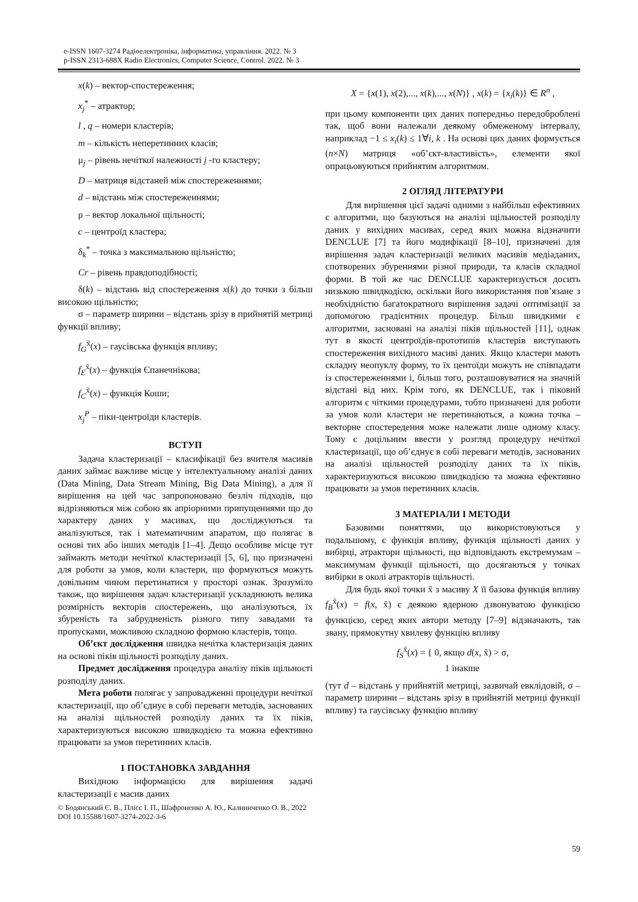e-ISSN 1607-3274 Радіоелектроніка, інформатика, управління. 2022. № 3
p-ISSN 2313-688X Radio Electronics, Computer Science, Control. 2022. № 3
x(k) – вектор-спостереження;
x<sub>j</sub><sup>*</sup> – атрактор;
l , q – номери кластерів;
m – кількість неперетинних класів;
μ<sub>j</sub> – рівень нечіткої належності j -го кластеру;
D – матриця відстаней між спостереженнями;
d – відстань між спостереженнями;
ρ – вектор локальної щільності;
c – центроїд кластера;
δ<sub>k</sub><sup>*</sup> – точка з максимальною щільністю;
Cr – рівень правдоподібності;
δ(k) – відстань від спостереження x(k) до точки з більш високою щільністю;
σ – параметр ширини – відстань зрізу в прийнятій метриці функції впливу;
f<sub>G</sub><sup>x̃</sup>(x) – гаусівська функція впливу;
f<sub>E</sub><sup>x̃</sup>(x) – функція Єпанечнікова;
f<sub>C</sub><sup>x̃</sup>(x) – функція Коши;
x<sub>j</sub><sup>P</sup> – піки-центроїди кластерів.
ВСТУП
Задача кластеризації – класифікації без вчителя масивів даних займає важливе місце у інтелектуальному аналізі даних (Data Mining, Data Stream Mining, Big Data Mining), а для її вирішення на цей час запропоновано безліч підходів, що відрізняються між собою як апріорними припущеннями що до характеру даних у масивах, що досліджуються та аналізуються, так і математичним апаратом, що полягає в основі тих або інших методів [1–4]. Дещо особливе місце тут займають методи нечіткої кластеризації [5, 6], що призначені для роботи за умов, коли кластери, що формуються можуть довільним чином перетинатися у просторі ознак. Зрозуміло також, що вирішення задач кластеризації ускладнюють велика розмірність векторів спостережень, що аналізуються, їх збуреність та забрудненість різного типу завадами та пропусками, можливою складною формою кластерів, тощо.
Об’єкт дослідження швидка нечітка кластеризація даних на основі піків щільності розподілу даних.
Предмет дослідження процедура аналізу піків щільності розподілу даних.
Мета роботи полягає у запровадженні процедури нечіткої кластеризації, що об’єднує в собі переваги методів, заснованих на аналізі щільностей розподілу даних та їх піків, характеризуються високою швидкодією та можна ефективно працювати за умов перетинних класів.
1 ПОСТАНОВКА ЗАВДАННЯ
Вихідною інформацією для вирішення задачі кластеризації є масив даних
X = {x(1), x(2),..., x(k),..., x(N)} , x(k) = {x<sub>i</sub>(k)} ∈ R<sup>n</sup> ,
при цьому компоненти цих даних попередньо передоброблені так, щоб вони належали деякому обмеженому інтервалу, наприклад −1 ≤ x<sub>i</sub>(k) ≤ 1∀i, k . На основі цих даних формується (n×N) матриця «об’єкт-властивість», елементи якої опрацьовуються прийнятим алгоритмом.
2 ОГЛЯД ЛІТЕРАТУРИ
Для вирішення цієї задачі одними з найбільш ефективних є алгоритми, що базуються на аналізі щільностей розподілу даних у вихідних масивах, серед яких можна відзначити DENCLUE [7] та його модифікації [8–10], призначені для вирішення задач кластеризації великих масивів медіаданих, спотворених збуреннями різної природи, та класів складної форми. В той же час DENCLUE характеризується досить низькою швидкодією, оскільки його використання пов’язане з необхідністю багатократного вирішення задачі оптимізації за допомогою градієнтних процедур. Більш швидкими є алгоритми, засновані на аналізі піків щільностей [11], однак тут в якості центроїдів-прототипів кластерів виступають спостереження вихідного масиві даних. Якщо кластери мають складну неопуклу форму, то їх центоїди можуть не співпадати із спостереженнями і, більш того, розташовуватися на значній відстані від них. Крім того, як DENCLUE, так і піковий алгоритм є чіткими процедурами, тобто призначені для роботи за умов коли кластери не перетинаються, а кожна точка – векторне спостередення може належати лише одному класу. Тому є доцільним ввести у розгляд процедуру нечіткої кластеризації, що об’єднує в собі переваги методів, заснованих на аналізі щільностей розподілу даних та їх піків, характеризуються високою швидкодією та можна ефективно працювати за умов перетинних класів.
3 МАТЕРІАЛИ І МЕТОДИ
Базовими поняттями, що використовуються у подальшому, є функція впливу, функція щільності даних у вибірці, атрактори щільності, що відповідають екстремумам – максимумам функції щільності, що досягаються у точках вибірки в околі атракторів щільності.
Для будь якої точки x̃ з масиву X її базова функція впливу f<sub>B</sub><sup>x̃</sup>(x) = f(x, x̃) є деякою ядерною дзвонуватою функцією функцією, серед яких автори методу [7–9] відзначають, так звану, прямокутну хвилеву функцію впливу
f<sub>S</sub><sup>x̃</sup>(x) = { 0, якщо d(x, x̃) > σ,
1 інакше
(тут d – відстань у прийнятій метриці, зазвичай евклідовій, σ – параметр ширини – відстань зрізу в прийнятій метриці функції впливу) та гаусівську функцію впливу
© Бодянський Є. В., Плісс І. П., Шафроненко А. Ю., Калиниченко О. В., 2022
DOI 10.15588/1607-3274-2022-3-6
59